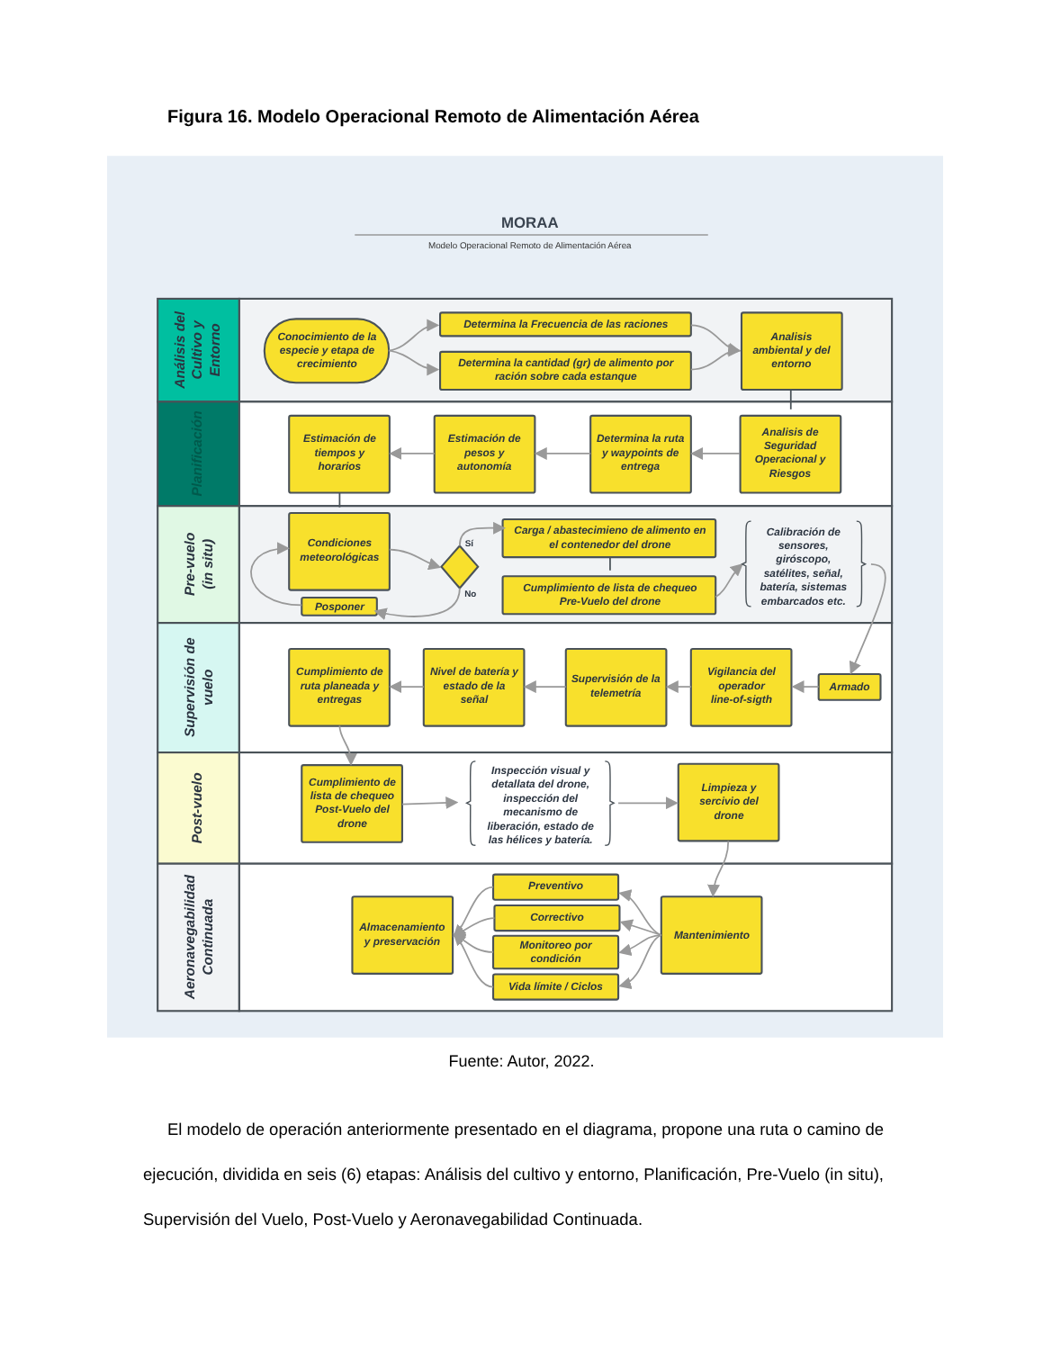Figura 16. Modelo Operacional Remoto de Alimentación Aérea
MORAA
Modelo Operacional Remoto de Alimentación Aérea
Análisis del Cultivo y Entorno
Planificación
Pre-vuelo (in situ)
Supervisión de vuelo
Post-vuelo
Aeronavegabilidad Continuada
Conocimiento de la especie y etapa de crecimiento
Determina la Frecuencia de las raciones
Determina la cantidad (gr) de alimento por ración sobre cada estanque
Analisis ambiental y del entorno
Analisis de Seguridad Operacional y Riesgos
Determina la ruta y waypoints de entrega
Estimación de pesos y autonomía
Estimación de tiempos y horarios
Condiciones meteorológicas
Posponer
Sí
No
Carga / abastecimieno de alimento en el contenedor del drone
Cumplimiento de lista de chequeo Pre-Vuelo del drone
Calibración de sensores, giróscopo, satélites, señal, batería, sistemas embarcados etc.
Armado
Vigilancia del operador line-of-sigth
Supervisión de la telemetría
Nivel de batería y estado de la señal
Cumplimiento de ruta planeada y entregas
Cumplimiento de lista de chequeo Post-Vuelo del drone
Inspección visual y detallata del drone, inspección del mecanismo de liberación, estado de las hélices y batería.
Limpieza y sercivio del drone
Mantenimiento
Preventivo
Correctivo
Monitoreo por condición
Vida límite / Ciclos
Almacenamiento y preservación
Fuente: Autor, 2022.
El modelo de operación anteriormente presentado en el diagrama, propone una ruta o camino de ejecución, dividida en seis (6) etapas: Análisis del cultivo y entorno, Planificación, Pre-Vuelo (in situ), Supervisión del Vuelo, Post-Vuelo y Aeronavegabilidad Continuada.